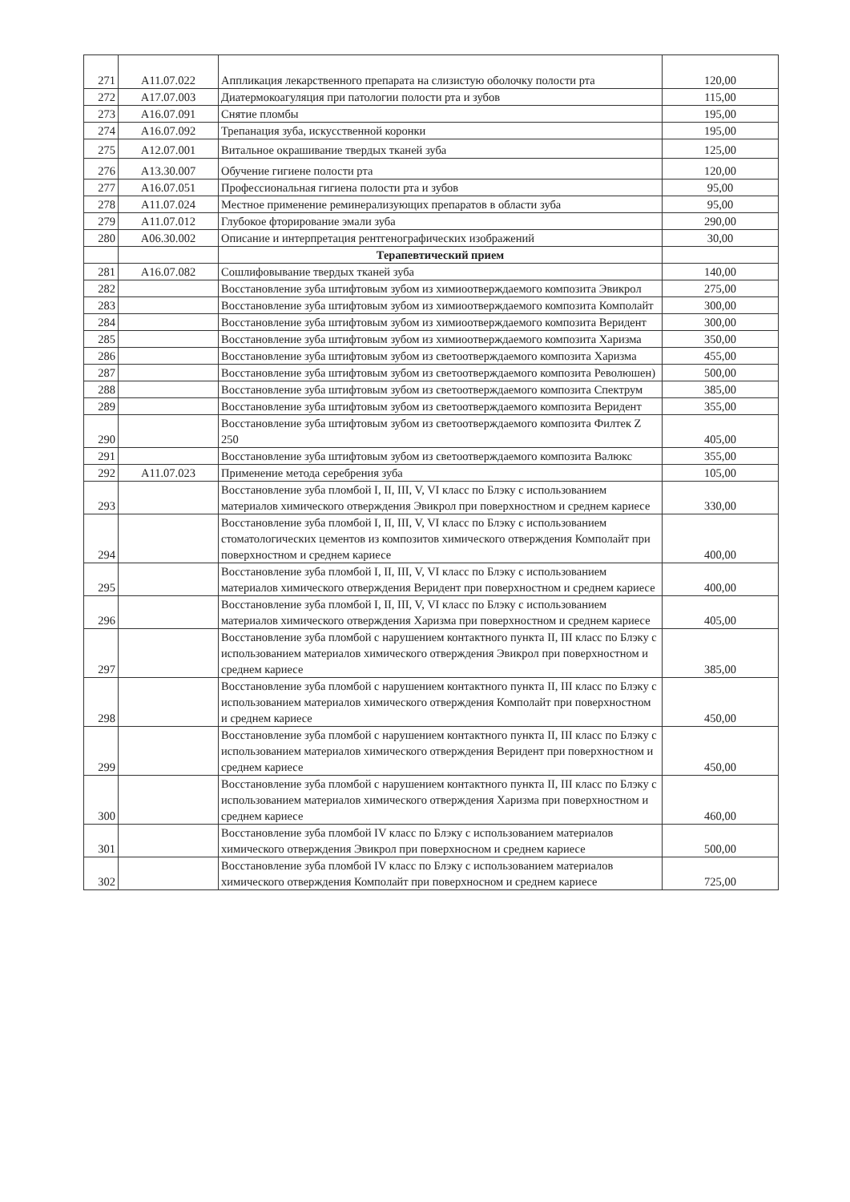| 271 | A11.07.022 | Аппликация лекарственного препарата на слизистую оболочку полости рта | 120,00 |
| 272 | A17.07.003 | Диатермокоагуляция при патологии полости рта и зубов | 115,00 |
| 273 | A16.07.091 | Снятие пломбы | 195,00 |
| 274 | A16.07.092 | Трепанация зуба, искусственной коронки | 195,00 |
| 275 | A12.07.001 | Витальное окрашивание твердых тканей зуба | 125,00 |
| 276 | A13.30.007 | Обучение гигиене полости рта | 120,00 |
| 277 | A16.07.051 | Профессиональная гигиена полости рта и зубов | 95,00 |
| 278 | A11.07.024 | Местное применение реминерализующих препаратов в области зуба | 95,00 |
| 279 | A11.07.012 | Глубокое фторирование эмали зуба | 290,00 |
| 280 | A06.30.002 | Описание и интерпретация рентгенографических изображений | 30,00 |
| | | Терапевтический прием | |
| 281 | A16.07.082 | Сошлифовывание твердых тканей зуба | 140,00 |
| 282 | | Восстановление зуба штифтовым зубом из химиоотверждаемого композита Эвикрол | 275,00 |
| 283 | | Восстановление зуба штифтовым зубом из химиоотверждаемого композита Комполайт | 300,00 |
| 284 | | Восстановление зуба штифтовым зубом из химиоотверждаемого композита Веридент | 300,00 |
| 285 | | Восстановление зуба штифтовым зубом из химиоотверждаемого композита Харизма | 350,00 |
| 286 | | Восстановление зуба штифтовым зубом из светоотверждаемого композита Харизма | 455,00 |
| 287 | | Восстановление зуба штифтовым зубом из светоотверждаемого композита Революшен) | 500,00 |
| 288 | | Восстановление зуба штифтовым зубом из светоотверждаемого композита Спектрум | 385,00 |
| 289 | | Восстановление зуба штифтовым зубом из светоотверждаемого композита Веридент | 355,00 |
| 290 | | Восстановление зуба штифтовым зубом из светоотверждаемого композита Филтек Z 250 | 405,00 |
| 291 | | Восстановление зуба штифтовым зубом из светоотверждаемого композита Валюкс | 355,00 |
| 292 | A11.07.023 | Применение метода серебрения зуба | 105,00 |
| 293 | | Восстановление зуба пломбой I, II, III, V, VI класс по Блэку с использованием материалов химического отверждения Эвикрол при поверхностном и среднем кариесе | 330,00 |
| 294 | | Восстановление зуба пломбой I, II, III, V, VI класс по Блэку с использованием стоматологических цементов из композитов химического отверждения Комполайт при поверхностном и среднем кариесе | 400,00 |
| 295 | | Восстановление зуба пломбой I, II, III, V, VI класс по Блэку с использованием материалов химического отверждения Веридент при поверхностном и среднем кариесе | 400,00 |
| 296 | | Восстановление зуба пломбой I, II, III, V, VI класс по Блэку с использованием материалов химического отверждения Харизма при поверхностном и среднем кариесе | 405,00 |
| 297 | | Восстановление зуба пломбой с нарушением контактного пункта II, III класс по Блэку с использованием материалов химического отверждения Эвикрол при поверхностном и среднем кариесе | 385,00 |
| 298 | | Восстановление зуба пломбой с нарушением контактного пункта II, III класс по Блэку с использованием материалов химического отверждения Комполайт при поверхностном и среднем кариесе | 450,00 |
| 299 | | Восстановление зуба пломбой с нарушением контактного пункта II, III класс по Блэку с использованием материалов химического отверждения Веридент при поверхностном и среднем кариесе | 450,00 |
| 300 | | Восстановление зуба пломбой с нарушением контактного пункта II, III класс по Блэку с использованием материалов химического отверждения Харизма при поверхностном и среднем кариесе | 460,00 |
| 301 | | Восстановление зуба пломбой IV класс по Блэку с использованием материалов химического отверждения Эвикрол при поверхносном и среднем кариесе | 500,00 |
| 302 | | Восстановление зуба пломбой IV класс по Блэку с использованием материалов химического отверждения Комполайт при поверхносном и среднем кариесе | 725,00 |